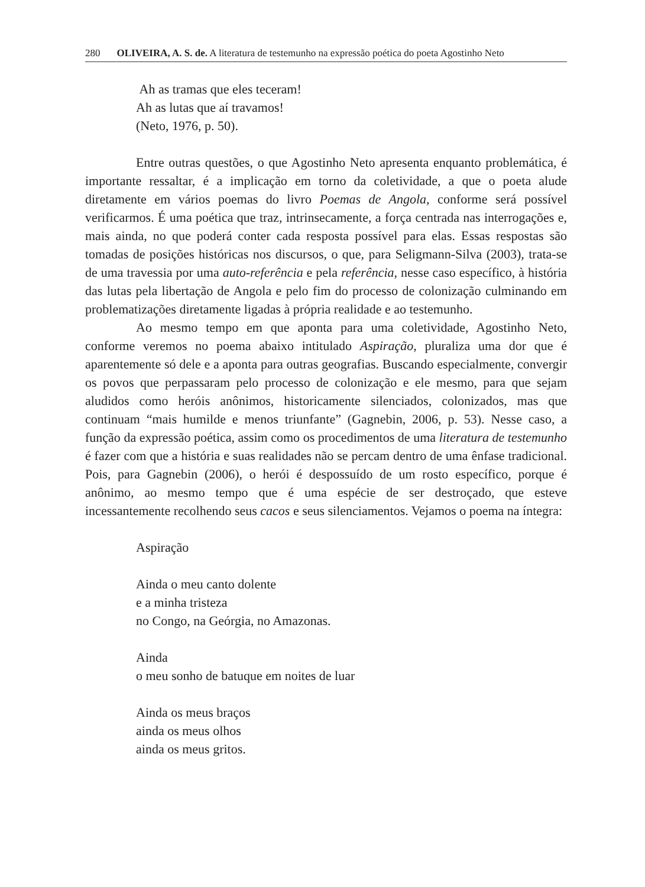280 OLIVEIRA, A. S. de. A literatura de testemunho na expressão poética do poeta Agostinho Neto
Ah as tramas que eles teceram!
Ah as lutas que aí travamos!
(Neto, 1976, p. 50).
Entre outras questões, o que Agostinho Neto apresenta enquanto problemática, é importante ressaltar, é a implicação em torno da coletividade, a que o poeta alude diretamente em vários poemas do livro Poemas de Angola, conforme será possível verificarmos. É uma poética que traz, intrinsecamente, a força centrada nas interrogações e, mais ainda, no que poderá conter cada resposta possível para elas. Essas respostas são tomadas de posições históricas nos discursos, o que, para Seligmann-Silva (2003), trata-se de uma travessia por uma auto-referência e pela referência, nesse caso específico, à história das lutas pela libertação de Angola e pelo fim do processo de colonização culminando em problematizações diretamente ligadas à própria realidade e ao testemunho.
Ao mesmo tempo em que aponta para uma coletividade, Agostinho Neto, conforme veremos no poema abaixo intitulado Aspiração, pluraliza uma dor que é aparentemente só dele e a aponta para outras geografias. Buscando especialmente, convergir os povos que perpassaram pelo processo de colonização e ele mesmo, para que sejam aludidos como heróis anônimos, historicamente silenciados, colonizados, mas que continuam “mais humilde e menos triunfante” (Gagnebin, 2006, p. 53). Nesse caso, a função da expressão poética, assim como os procedimentos de uma literatura de testemunho é fazer com que a história e suas realidades não se percam dentro de uma ênfase tradicional. Pois, para Gagnebin (2006), o herói é despossuído de um rosto específico, porque é anônimo, ao mesmo tempo que é uma espécie de ser destroçado, que esteve incessantemente recolhendo seus cacos e seus silenciamentos. Vejamos o poema na íntegra:
Aspiração
Ainda o meu canto dolente
e a minha tristeza
no Congo, na Geórgia, no Amazonas.
Ainda
o meu sonho de batuque em noites de luar
Ainda os meus braços
ainda os meus olhos
ainda os meus gritos.